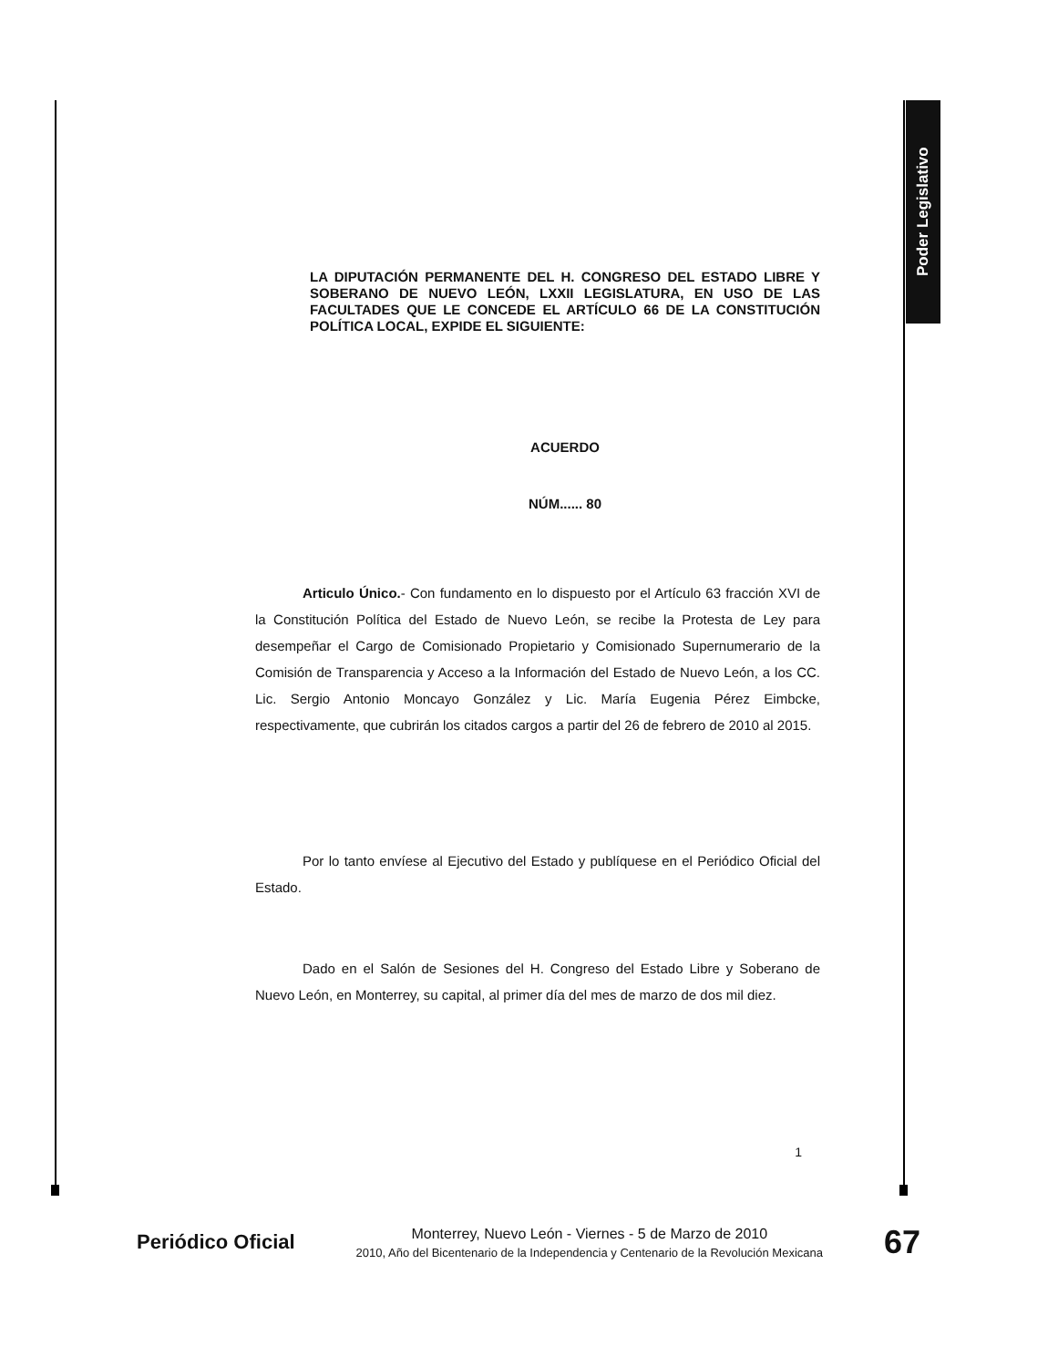Poder Legislativo
LA DIPUTACIÓN PERMANENTE DEL H. CONGRESO DEL ESTADO LIBRE Y SOBERANO DE NUEVO LEÓN, LXXII LEGISLATURA, EN USO DE LAS FACULTADES QUE LE CONCEDE EL ARTÍCULO 66 DE LA CONSTITUCIÓN POLÍTICA LOCAL, EXPIDE EL SIGUIENTE:
ACUERDO
NÚM...... 80
Articulo Único.- Con fundamento en lo dispuesto por el Artículo 63 fracción XVI de la Constitución Política del Estado de Nuevo León, se recibe la Protesta de Ley para desempeñar el Cargo de Comisionado Propietario y Comisionado Supernumerario de la Comisión de Transparencia y Acceso a la Información del Estado de Nuevo León, a los CC. Lic. Sergio Antonio Moncayo González y Lic. María Eugenia Pérez Eimbcke, respectivamente, que cubrirán los citados cargos a partir del 26 de febrero de 2010 al 2015.
Por lo tanto envíese al Ejecutivo del Estado y publíquese en el Periódico Oficial del Estado.
Dado en el Salón de Sesiones del H. Congreso del Estado Libre y Soberano de Nuevo León, en Monterrey, su capital, al primer día del mes de marzo de dos mil diez.
1
Periódico Oficial
Monterrey, Nuevo León - Viernes - 5 de Marzo de 2010
2010, Año del Bicentenario de la Independencia y Centenario de la Revolución Mexicana
67